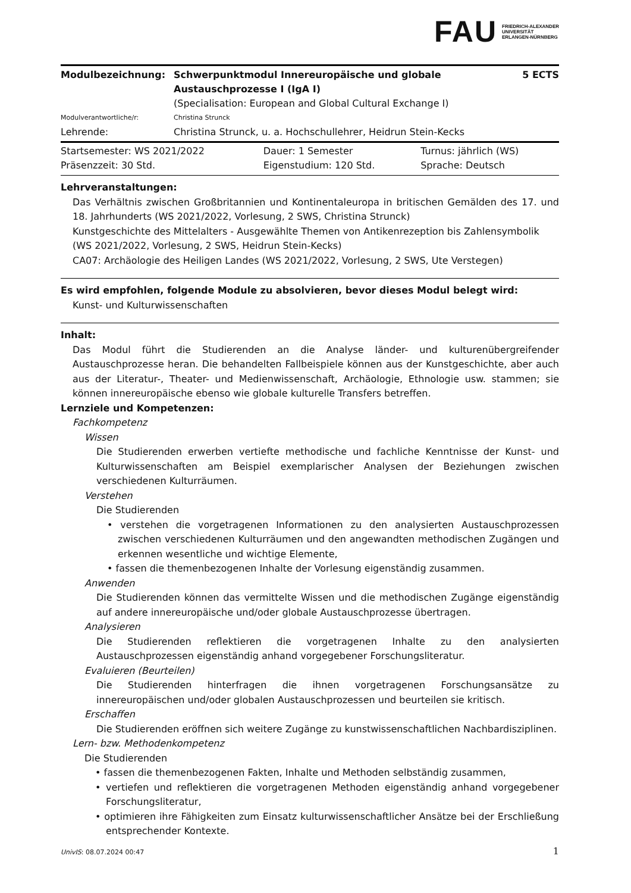FAU FRIEDRICH-ALEXANDER
UNIVERSITÄT
ERLANGEN-NÜRNBERG
| Modulbezeichnung: | Schwerpunktmodul Innereuropäische und globale Austauschprozesse I (IgA I) | 5 ECTS |
| | (Specialisation: European and Global Cultural Exchange I) | |
| Modulverantwortliche/r: | Christina Strunck | |
| Lehrende: | Christina Strunck, u. a. Hochschullehrer, Heidrun Stein-Kecks | |
| Startsemester: WS 2021/2022 | Dauer: 1 Semester | Turnus: jährlich (WS) |
| Präsenzzeit: 30 Std. | Eigenstudium: 120 Std. | Sprache: Deutsch |
Lehrveranstaltungen:
Das Verhältnis zwischen Großbritannien und Kontinentaleuropa in britischen Gemälden des 17. und 18. Jahrhunderts (WS 2021/2022, Vorlesung, 2 SWS, Christina Strunck)
Kunstgeschichte des Mittelalters - Ausgewählte Themen von Antikenrezeption bis Zahlensymbolik (WS 2021/2022, Vorlesung, 2 SWS, Heidrun Stein-Kecks)
CA07: Archäologie des Heiligen Landes (WS 2021/2022, Vorlesung, 2 SWS, Ute Verstegen)
Es wird empfohlen, folgende Module zu absolvieren, bevor dieses Modul belegt wird:
Kunst- und Kulturwissenschaften
Inhalt:
Das Modul führt die Studierenden an die Analyse länder- und kulturenübergreifender Austauschprozesse heran. Die behandelten Fallbeispiele können aus der Kunstgeschichte, aber auch aus der Literatur-, Theater- und Medienwissenschaft, Archäologie, Ethnologie usw. stammen; sie können innereuropäische ebenso wie globale kulturelle Transfers betreffen.
Lernziele und Kompetenzen:
Fachkompetenz
Wissen
Die Studierenden erwerben vertiefte methodische und fachliche Kenntnisse der Kunst- und Kulturwissenschaften am Beispiel exemplarischer Analysen der Beziehungen zwischen verschiedenen Kulturräumen.
Verstehen
Die Studierenden
• verstehen die vorgetragenen Informationen zu den analysierten Austauschprozessen zwischen verschiedenen Kulturräumen und den angewandten methodischen Zugängen und erkennen wesentliche und wichtige Elemente,
• fassen die themenbezogenen Inhalte der Vorlesung eigenständig zusammen.
Anwenden
Die Studierenden können das vermittelte Wissen und die methodischen Zugänge eigenständig auf andere innereuropäische und/oder globale Austauschprozesse übertragen.
Analysieren
Die Studierenden reflektieren die vorgetragenen Inhalte zu den analysierten Austauschprozessen eigenständig anhand vorgegebener Forschungsliteratur.
Evaluieren (Beurteilen)
Die Studierenden hinterfragen die ihnen vorgetragenen Forschungsansätze zu innereuropäischen und/oder globalen Austauschprozessen und beurteilen sie kritisch.
Erschaffen
Die Studierenden eröffnen sich weitere Zugänge zu kunstwissenschaftlichen Nachbardisziplinen.
Lern- bzw. Methodenkompetenz
Die Studierenden
• fassen die themenbezogenen Fakten, Inhalte und Methoden selbständig zusammen,
• vertiefen und reflektieren die vorgetragenen Methoden eigenständig anhand vorgegebener Forschungsliteratur,
• optimieren ihre Fähigkeiten zum Einsatz kulturwissenschaftlicher Ansätze bei der Erschließung entsprechender Kontexte.
UnivIS: 08.07.2024 00:47 1